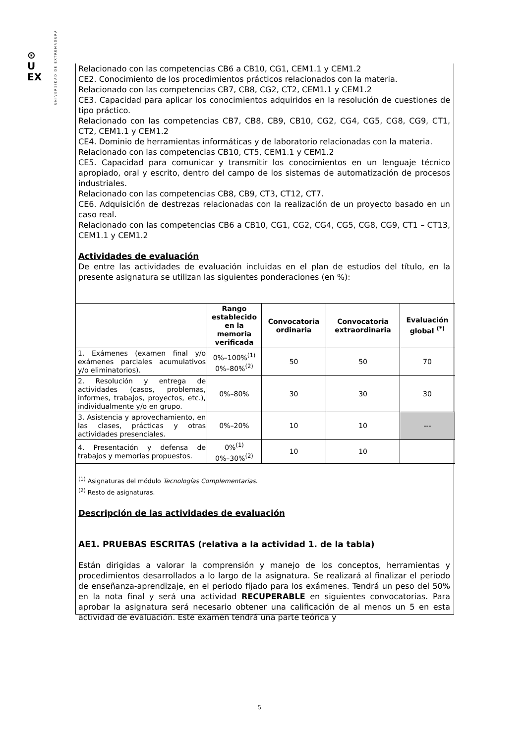⊙
U
EX
UNIVERSIDAD DE EXTREMADURA
Relacionado con las competencias CB6 a CB10, CG1, CEM1.1 y CEM1.2
CE2. Conocimiento de los procedimientos prácticos relacionados con la materia.
Relacionado con las competencias CB7, CB8, CG2, CT2, CEM1.1 y CEM1.2
CE3. Capacidad para aplicar los conocimientos adquiridos en la resolución de cuestiones de tipo práctico.
Relacionado con las competencias CB7, CB8, CB9, CB10, CG2, CG4, CG5, CG8, CG9, CT1, CT2, CEM1.1 y CEM1.2
CE4. Dominio de herramientas informáticas y de laboratorio relacionadas con la materia.
Relacionado con las competencias CB10, CT5, CEM1.1 y CEM1.2
CE5. Capacidad para comunicar y transmitir los conocimientos en un lenguaje técnico apropiado, oral y escrito, dentro del campo de los sistemas de automatización de procesos industriales.
Relacionado con las competencias CB8, CB9, CT3, CT12, CT7.
CE6. Adquisición de destrezas relacionadas con la realización de un proyecto basado en un caso real.
Relacionado con las competencias CB6 a CB10, CG1, CG2, CG4, CG5, CG8, CG9, CT1 – CT13, CEM1.1 y CEM1.2
Actividades de evaluación
De entre las actividades de evaluación incluidas en el plan de estudios del título, en la presente asignatura se utilizan las siguientes ponderaciones (en %):
| | Rango establecido en la memoria verificada | Convocatoria ordinaria | Convocatoria extraordinaria | Evaluación global <sup>(*)</sup> |
| --- | --- | --- | --- | --- |
| 1. Exámenes (examen final y/o exámenes parciales acumulativos y/o eliminatorios). | 0%–100%<sup>(1)</sup> 0%–80%<sup>(2)</sup> | 50 | 50 | 70 |
| 2. Resolución y entrega de actividades (casos, problemas, informes, trabajos, proyectos, etc.), individualmente y/o en grupo. | 0%–80% | 30 | 30 | 30 |
| 3. Asistencia y aprovechamiento, en las clases, prácticas y otras actividades presenciales. | 0%–20% | 10 | 10 | --- |
| 4. Presentación y defensa de trabajos y memorias propuestos. | 0%<sup>(1)</sup> 0%–30%<sup>(2)</sup> | 10 | 10 | |
<sup>(1)</sup> Asignaturas del módulo Tecnologías Complementarias.
<sup>(2)</sup> Resto de asignaturas.
Descripción de las actividades de evaluación
AE1. PRUEBAS ESCRITAS (relativa a la actividad 1. de la tabla)
Están dirigidas a valorar la comprensión y manejo de los conceptos, herramientas y procedimientos desarrollados a lo largo de la asignatura. Se realizará al finalizar el periodo de enseñanza-aprendizaje, en el periodo fijado para los exámenes. Tendrá un peso del 50% en la nota final y será una actividad RECUPERABLE en siguientes convocatorias. Para aprobar la asignatura será necesario obtener una calificación de al menos un 5 en esta actividad de evaluación. Este examen tendrá una parte teórica y
5